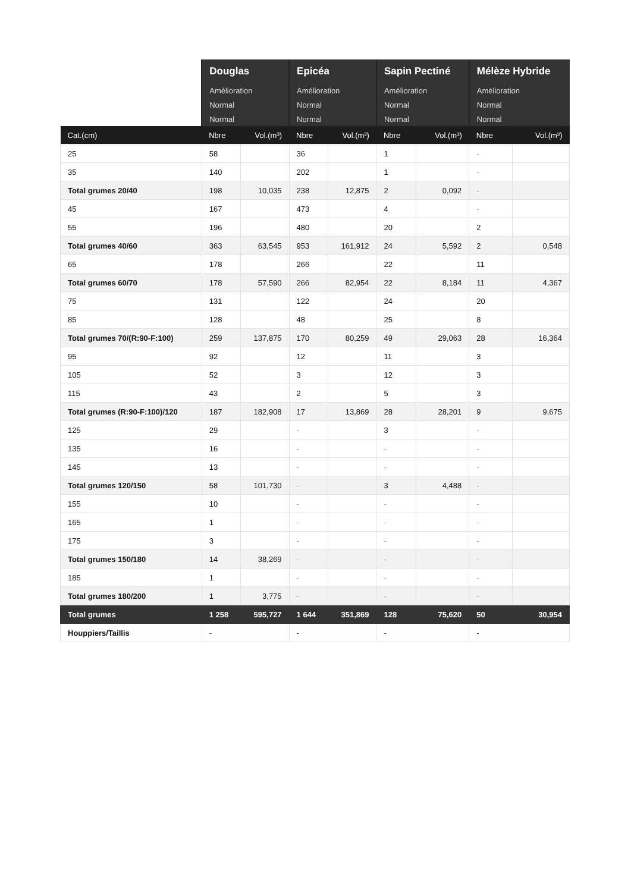| | Douglas | | Epicéa | | Sapin Pectiné | | Mélèze Hybride | |
| --- | --- | --- | --- | --- | --- | --- | --- | --- |
| | Amélioration | | Amélioration | | Amélioration | | Amélioration | |
| | Normal | | Normal | | Normal | | Normal | |
| | Normal | | Normal | | Normal | | Normal | |
| Cat.(cm) | Nbre | Vol.(m³) | Nbre | Vol.(m³) | Nbre | Vol.(m³) | Nbre | Vol.(m³) |
| 25 | 58 | | 36 | | 1 | | - | |
| 35 | 140 | | 202 | | 1 | | - | |
| Total grumes 20/40 | 198 | 10,035 | 238 | 12,875 | 2 | 0,092 | - | |
| 45 | 167 | | 473 | | 4 | | - | |
| 55 | 196 | | 480 | | 20 | | 2 | |
| Total grumes 40/60 | 363 | 63,545 | 953 | 161,912 | 24 | 5,592 | 2 | 0,548 |
| 65 | 178 | | 266 | | 22 | | 11 | |
| Total grumes 60/70 | 178 | 57,590 | 266 | 82,954 | 22 | 8,184 | 11 | 4,367 |
| 75 | 131 | | 122 | | 24 | | 20 | |
| 85 | 128 | | 48 | | 25 | | 8 | |
| Total grumes 70/(R:90-F:100) | 259 | 137,875 | 170 | 80,259 | 49 | 29,063 | 28 | 16,364 |
| 95 | 92 | | 12 | | 11 | | 3 | |
| 105 | 52 | | 3 | | 12 | | 3 | |
| 115 | 43 | | 2 | | 5 | | 3 | |
| Total grumes (R:90-F:100)/120 | 187 | 182,908 | 17 | 13,869 | 28 | 28,201 | 9 | 9,675 |
| 125 | 29 | | - | | 3 | | - | |
| 135 | 16 | | - | | - | | - | |
| 145 | 13 | | - | | - | | - | |
| Total grumes 120/150 | 58 | 101,730 | - | | 3 | 4,488 | - | |
| 155 | 10 | | - | | - | | - | |
| 165 | 1 | | - | | - | | - | |
| 175 | 3 | | - | | - | | - | |
| Total grumes 150/180 | 14 | 38,269 | - | | - | | - | |
| 185 | 1 | | - | | - | | - | |
| Total grumes 180/200 | 1 | 3,775 | - | | - | | - | |
| Total grumes | 1 258 | 595,727 | 1 644 | 351,869 | 128 | 75,620 | 50 | 30,954 |
| Houppiers/Taillis | - | | - | | - | | - | |